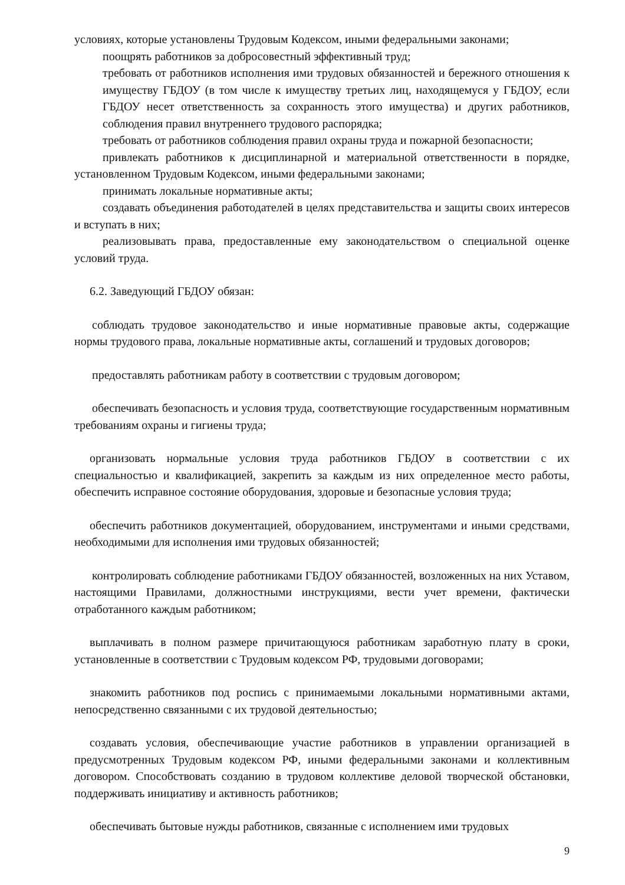условиях, которые установлены Трудовым Кодексом, иными федеральными законами;
поощрять работников за добросовестный эффективный труд;
требовать от работников исполнения ими трудовых обязанностей и бережного отношения к имуществу ГБДОУ (в том числе к имуществу третьих лиц, находящемуся у ГБДОУ, если ГБДОУ несет ответственность за сохранность этого имущества) и других работников, соблюдения правил внутреннего трудового распорядка;
требовать от работников соблюдения правил охраны труда и пожарной безопасности;
привлекать работников к дисциплинарной и материальной ответственности в порядке, установленном Трудовым Кодексом, иными федеральными законами;
принимать локальные нормативные акты;
создавать объединения работодателей в целях представительства и защиты своих интересов и вступать в них;
реализовывать права, предоставленные ему законодательством о специальной оценке условий труда.
6.2. Заведующий ГБДОУ обязан:
соблюдать трудовое законодательство и иные нормативные правовые акты, содержащие нормы трудового права, локальные нормативные акты, соглашений и трудовых договоров;
предоставлять работникам работу в соответствии с трудовым договором;
обеспечивать безопасность и условия труда, соответствующие государственным нормативным требованиям охраны и гигиены труда;
организовать нормальные условия труда работников ГБДОУ в соответствии с их специальностью и квалификацией, закрепить за каждым из них определенное место работы, обеспечить исправное состояние оборудования, здоровые и безопасные условия труда;
обеспечить работников документацией, оборудованием, инструментами и иными средствами, необходимыми для исполнения ими трудовых обязанностей;
контролировать соблюдение работниками ГБДОУ обязанностей, возложенных на них Уставом, настоящими Правилами, должностными инструкциями, вести учет времени, фактически отработанного каждым работником;
выплачивать в полном размере причитающуюся работникам заработную плату в сроки, установленные в соответствии с Трудовым кодексом РФ, трудовыми договорами;
знакомить работников под роспись с принимаемыми локальными нормативными актами, непосредственно связанными с их трудовой деятельностью;
создавать условия, обеспечивающие участие работников в управлении организацией в предусмотренных Трудовым кодексом РФ, иными федеральными законами и коллективным договором. Способствовать созданию в трудовом коллективе деловой творческой обстановки, поддерживать инициативу и активность работников;
обеспечивать бытовые нужды работников, связанные с исполнением ими трудовых
9